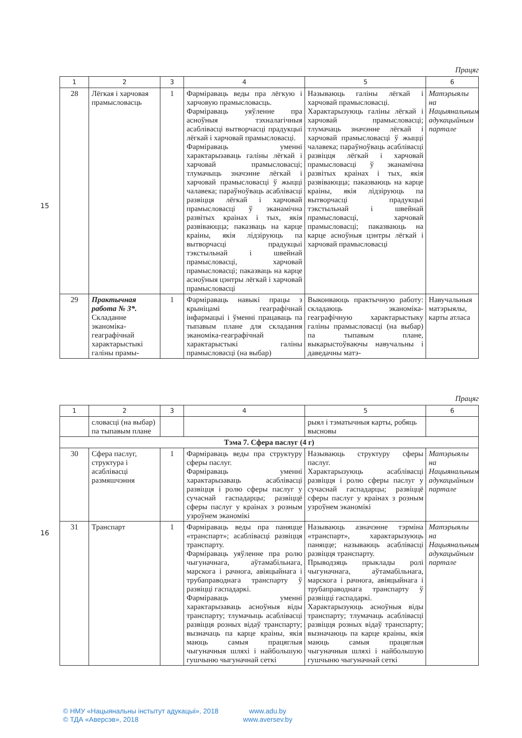15
Працяг
| 1 | 2 | 3 | 4 | 5 | 6 |
| --- | --- | --- | --- | --- | --- |
| 28 | Лёгкая і харчовая прамысловасць | 1 | Фарміраваць веды пра лёгкую і харчовую прамысловасць. Фарміраваць уяўленне пра асноўныя тэхналагічныя асаблівасці вытворчасці прадукцыі лёгкай і харчовай прамысловасці. Фарміраваць уменні характарызаваць галіны лёгкай і харчовай прамысловасці; тлумачыць значэнне лёгкай і харчовай прамысловасці ў жыцці чалавека; параўноўваць асаблівасці развіцця лёгкай і харчовай прамысловасці ў эканамічна развітых краінах і тых, якія развіваюцца; паказваць на карце краіны, якія лідзіруюць па вытворчасці прадукцыі тэкстыльнай і швейнай прамысловасці, харчовай прамысловасці; паказваць на карце асноўныя цэнтры лёгкай і харчовай прамысловасці | Называюць галіны лёгкай і харчовай прамысловасці. Характарызуюць галіны лёгкай і харчовай прамысловасці; тлумачаць значэнне лёгкай і харчовай прамысловасці ў жыцці чалавека; параўноўваць асаблівасці развіцця лёгкай і харчовай прамысловасці ў эканамічна развітых краінах і тых, якія развіваюцца; паказваюць на карце краіны, якія лідзіруюць па вытворчасці прадукцыі тэкстыльнай і швейнай прамысловасці, харчовай прамысловасці; паказваюць на карце асноўныя цэнтры лёгкай і харчовай прамысловасці | Матэрыялы на Нацыянальным адукацыйным партале |
| 29 | Практычная работа № 3*. Складанне эканоміка-геаграфічнай характарыстыкі галіны прамы- | 1 | Фарміраваць навыкі працы з крыніцамі геаграфічнай інфармацыі і ўменні працаваць па тыпавым плане для складання эканоміка-геаграфічнай характарыстыкі галіны прамысловасці (на выбар) | Выконваюць практычную работу: складаюць эканоміка-геаграфічную характарыстыку галіны прамысловасці (на выбар) па тыпавым плане, выкарыстоўваючы навучальны і даведачны матэ- | Навучальныя матэрыялы, карты атласа |
16
Працяг
| 1 | 2 | 3 | 4 | 5 | 6 |
| --- | --- | --- | --- | --- | --- |
| | словасці (на выбар) па тыпавым плане | | | рыял і тэматычныя карты, робяць высновы | |
| Тэма 7. Сфера паслуг (4 г) | | | | | |
| 30 | Сфера паслуг, структура і асаблівасці размяшчэння | 1 | Фарміраваць веды пра структуру сферы паслуг. Фарміраваць уменні характарызаваць асаблівасці развіцця і ролю сферы паслуг у сучаснай гаспадарцы; развіццё сферы паслуг у краінах з розным узроўнем эканомікі | Называюць структуру сферы паслуг. Характарызуюць асаблівасці развіцця і ролю сферы паслуг у сучаснай гаспадарцы; развіццё сферы паслуг у краінах з розным узроўнем эканомікі | Матэрыялы на Нацыянальным адукацыйным партале |
| 31 | Транспарт | 1 | Фарміраваць веды пра паняцце «транспарт»; асаблівасці развіцця транспарту. Фарміраваць уяўленне пра ролю чыгуначнага, аўтамабільнага, марскога і рачнога, авіяцыйнага і трубаправоднага транспарту ў развіцці гаспадаркі. Фарміраваць уменні характарызаваць асноўныя віды транспарту; тлумачыць асаблівасці развіцця розных відаў транспарту; вызначаць па карце краіны, якія маюць самыя працяглыя чыгуначныя шляхі і найбольшую гушчыню чыгуначнай сеткі | Называюць азначэнне тэрміна «транспарт», характарызуюць паняцце; называюць асаблівасці развіцця транспарту. Прыводзяць прыклады ролі чыгуначнага, аўтамабільнага, марскога і рачнога, авіяцыйнага і трубаправоднага транспарту ў развіцці гаспадаркі. Характарызуюць асноўныя віды транспарту; тлумачаць асаблівасці развіцця розных відаў транспарту; вызначаюць па карце краіны, якія маюць самыя працяглыя чыгуначныя шляхі і найбольшую гушчыню чыгуначнай сеткі | Матэрыялы на Нацыянальным адукацыйным партале |
© НМУ «Нацыянальны інстытут адукацыі», 2018
© ТДА «Аверсэв», 2018
www.adu.by
www.aversev.by